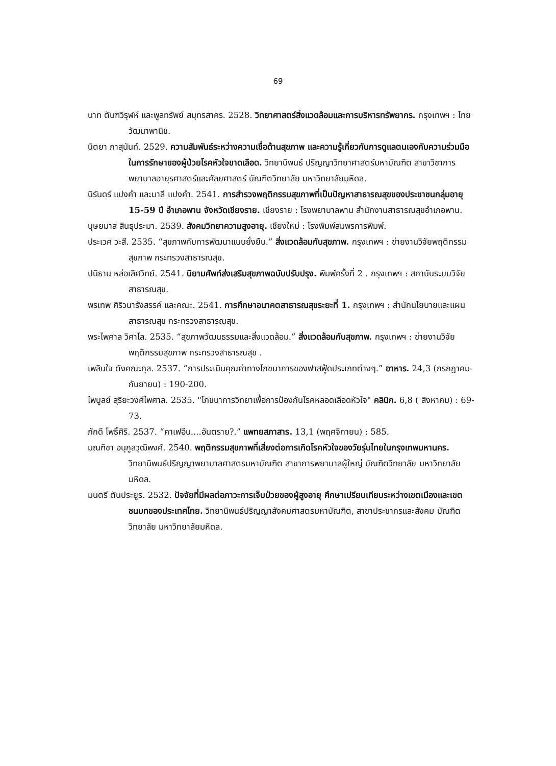69
นาท ตันฑวิรุฬห์ และพูลทรัพย์ สมุทรสาคร. 2528. วิทยาศาสตร์สิ่งแวดล้อมและการบริหารทรัพยากร. กรุงเทพฯ : ไทยวัฒนาพานิช.
นิตยา ภาสุนันท์. 2529. ความสัมพันธ์ระหว่างความเชื่อด้านสุขภาพ และความรู้เกี่ยวกับการดูแลตนเองกับความร่วมมือในการรักษาของผู้ป่วยโรคหัวใจขาดเลือด. วิทยานิพนธ์ ปริญญาวิทยาศาสตร์มหาบัณฑิต สาขาวิชาการพยาบาลอายุรศาสตร์และศัลยศาสตร์ บัณฑิตวิทยาลัย มหาวิทยาลัยมหิดล.
นิรันดร์ แปงคำ และมาลี แปงคำ. 2541. การสำรวจพฤติกรรมสุขภาพที่เป็นปัญหาสาธารณสุขของประชาชนกลุ่มอายุ 15-59 ปี อำเภอพาน จังหวัดเชียงราย. เชียงราย : โรงพยาบาลพาน สำนักงานสาธารณสุขอำเภอพาน.
บุษยมาส สินธุประมา. 2539. สังคมวิทยาความสูงอายุ. เชียงใหม่ : โรงพิมพ์สมพรการพิมพ์.
ประเวศ วะสี. 2535. “สุขภาพกับการพัฒนาแบบยั่งยืน.” สิ่งแวดล้อมกับสุขภาพ. กรุงเทพฯ : ข่ายงานวิจัยพฤติกรรมสุขภาพ กระทรวงสาธารณสุข.
ปนิธาน หล่อเลิศวิทย์. 2541. นิยามศัพท์ส่งเสริมสุขภาพฉบับปรับปรุง. พิมพ์ครั้งที่ 2 . กรุงเทพฯ : สถาบันระบบวิจัยสาธารณสุข.
พรเทพ ศิริวนารังสรรค์ และคณะ. 2541. การศึกษาอนาคตสาธารณสุขระยะที่ 1. กรุงเทพฯ : สำนักนโยบายและแผนสาธารณสุข กระทรวงสาธารณสุข.
พระไพศาล วิศาโล. 2535. “สุขภาพวัฒนธรรมและสิ่งแวดล้อม.” สิ่งแวดล้อมกับสุขภาพ. กรุงเทพฯ : ข่ายงานวิจัยพฤติกรรมสุขภาพ กระทรวงสาธารณสุข .
เพลินใจ ตังคณะกุล. 2537. “การประเมินคุณค่าทางโภชนาการของฟาสฟู้ดประเภทต่างๆ.” อาหาร. 24,3 (กรกฎาคม-กันยายน) : 190-200.
ไพบูลย์ สุริยะวงศ์ไพศาล. 2535. "โภชนาการวิทยาเพื่อการป้องกันโรคหลอดเลือดหัวใจ" คลินิก. 6,8 ( สิงหาคม) : 69-73.
ภักดี โพธิ์ศิริ. 2537. “คาเฟอีน....อันตราย?.” แพทยสภาสาร. 13,1 (พฤศจิกายน) : 585.
มณฑิชา อนุกูลวุฒิพงศ์. 2540. พฤติกรรมสุขภาพที่เสี่ยงต่อการเกิดโรคหัวใจของวัยรุ่นไทยในกรุงเทพมหานคร. วิทยานิพนธ์ปริญญาพยาบาลศาสตรมหาบัณฑิต สาขาการพยาบาลผู้ใหญ่ บัณฑิตวิทยาลัย มหาวิทยาลัยมหิดล.
มนตรี ตันประยูร. 2532. ปัจจัยที่มีผลต่อภาวะการเจ็บป่วยของผู้สูงอายุ ศึกษาเปรียบเทียบระหว่างเขตเมืองและเขตชนบทของประเทศไทย. วิทยานิพนธ์ปริญญาสังคมศาสตรมหาบัณฑิต, สาขาประชากรและสังคม บัณฑิตวิทยาลัย มหาวิทยาลัยมหิดล.